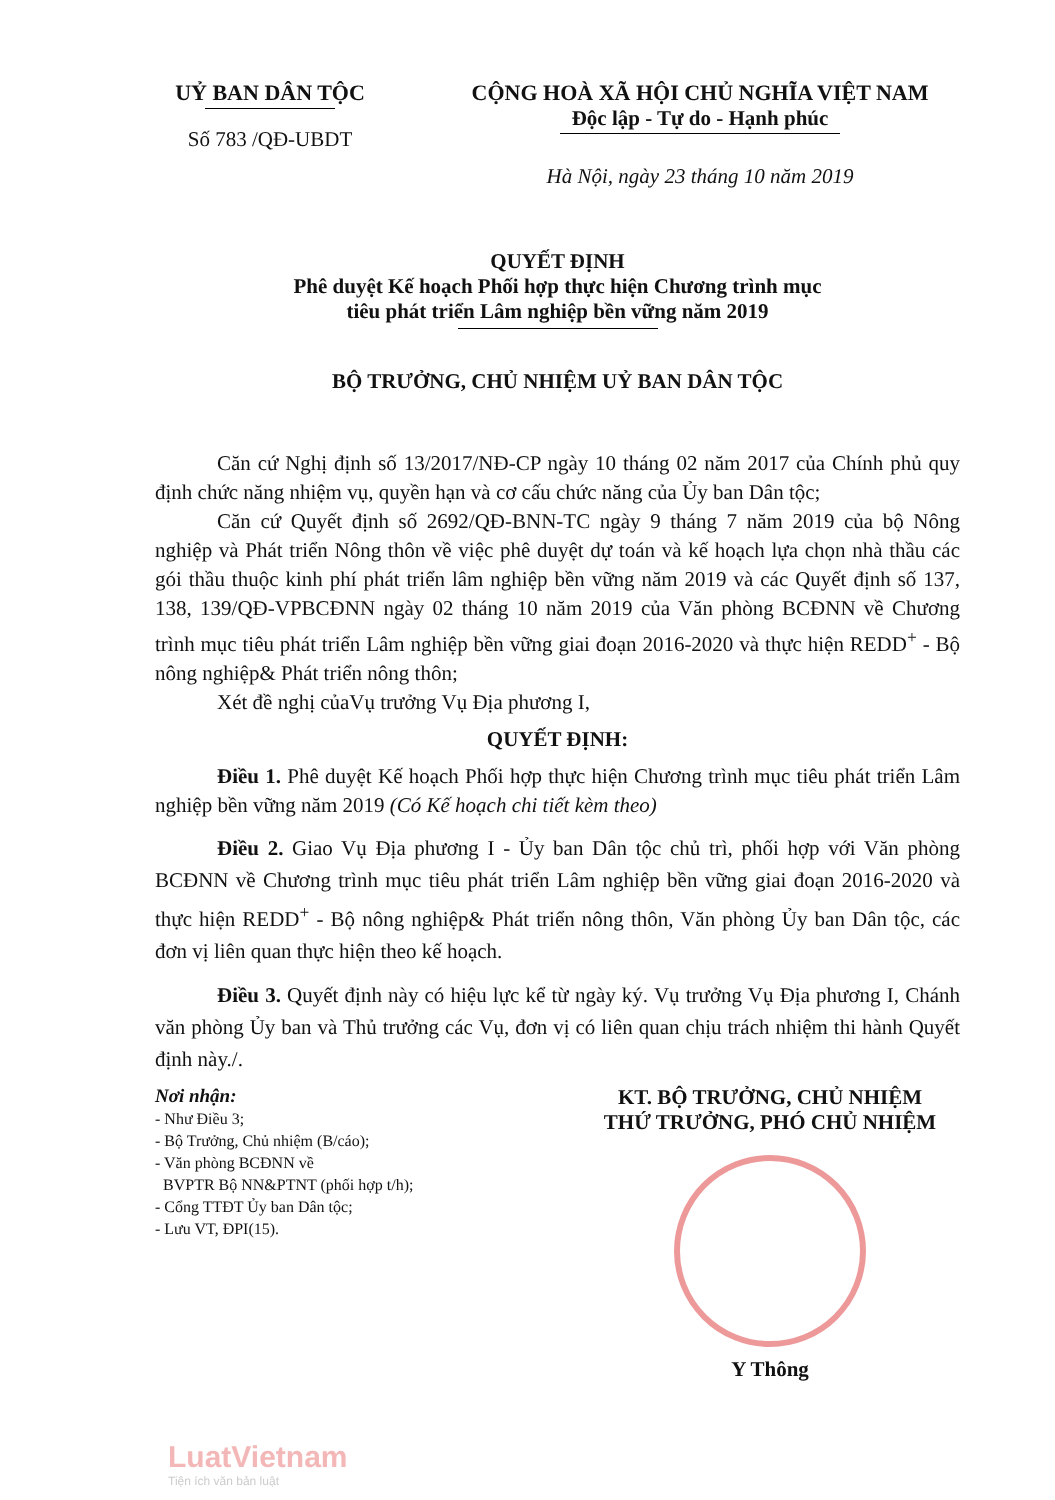UỶ BAN DÂN TỘC
Số 783 /QĐ-UBDT
CỘNG HOÀ XÃ HỘI CHỦ NGHĨA VIỆT NAM
Độc lập - Tự do - Hạnh phúc
Hà Nội, ngày 23 tháng 10 năm 2019
QUYẾT ĐỊNH
Phê duyệt Kế hoạch Phối hợp thực hiện Chương trình mục
tiêu phát triển Lâm nghiệp bền vững năm 2019
BỘ TRƯỞNG, CHỦ NHIỆM UỶ BAN DÂN TỘC
Căn cứ Nghị định số 13/2017/NĐ-CP ngày 10 tháng 02 năm 2017 của Chính phủ quy định chức năng nhiệm vụ, quyền hạn và cơ cấu chức năng của Ủy ban Dân tộc;
Căn cứ Quyết định số 2692/QĐ-BNN-TC ngày 9 tháng 7 năm 2019 của bộ Nông nghiệp và Phát triển Nông thôn về việc phê duyệt dự toán và kế hoạch lựa chọn nhà thầu các gói thầu thuộc kinh phí phát triển lâm nghiệp bền vững năm 2019 và các Quyết định số 137, 138, 139/QĐ-VPBCĐNN ngày 02 tháng 10 năm 2019 của Văn phòng BCĐNN về Chương trình mục tiêu phát triển Lâm nghiệp bền vững giai đoạn 2016-2020 và thực hiện REDD<sup>+</sup> - Bộ nông nghiệp& Phát triển nông thôn;
Xét đề nghị củaVụ trưởng Vụ Địa phương I,
QUYẾT ĐỊNH:
Điều 1. Phê duyệt Kế hoạch Phối hợp thực hiện Chương trình mục tiêu phát triển Lâm nghiệp bền vững năm 2019 (Có Kế hoạch chi tiết kèm theo)
Điều 2. Giao Vụ Địa phương I - Ủy ban Dân tộc chủ trì, phối hợp với Văn phòng BCĐNN về Chương trình mục tiêu phát triển Lâm nghiệp bền vững giai đoạn 2016-2020 và thực hiện REDD<sup>+</sup> - Bộ nông nghiệp& Phát triển nông thôn, Văn phòng Ủy ban Dân tộc, các đơn vị liên quan thực hiện theo kế hoạch.
Điều 3. Quyết định này có hiệu lực kể từ ngày ký. Vụ trưởng Vụ Địa phương I, Chánh văn phòng Ủy ban và Thủ trưởng các Vụ, đơn vị có liên quan chịu trách nhiệm thi hành Quyết định này./.
Nơi nhận:
- Như Điều 3;
- Bộ Trưởng, Chủ nhiệm (B/cáo);
- Văn phòng BCĐNN về
BVPTR Bộ NN&PTNT (phối hợp t/h);
- Cổng TTĐT Ủy ban Dân tộc;
- Lưu VT, ĐPI(15).
KT. BỘ TRƯỞNG, CHỦ NHIỆM
THỨ TRƯỞNG, PHÓ CHỦ NHIỆM
Y Thông
LuatVietnam
Tiện ích văn bản luật